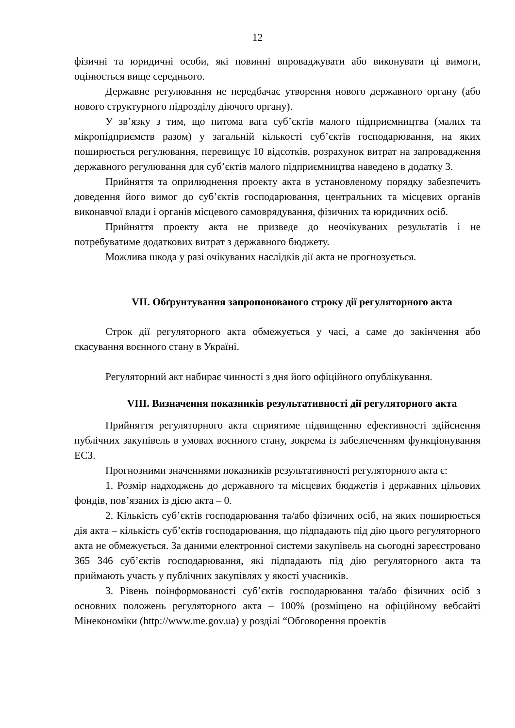12
фізичні та юридичні особи, які повинні впроваджувати або виконувати ці вимоги, оцінюється вище середнього.
Державне регулювання не передбачає утворення нового державного органу (або нового структурного підрозділу діючого органу).
У зв’язку з тим, що питома вага суб’єктів малого підприємництва (малих та мікропідприємств разом) у загальній кількості суб’єктів господарювання, на яких поширюється регулювання, перевищує 10 відсотків, розрахунок витрат на запровадження державного регулювання для суб’єктів малого підприємництва наведено в додатку 3.
Прийняття та оприлюднення проекту акта в установленому порядку забезпечить доведення його вимог до суб’єктів господарювання, центральних та місцевих органів виконавчої влади і органів місцевого самоврядування, фізичних та юридичних осіб.
Прийняття проекту акта не призведе до неочікуваних результатів і не потребуватиме додаткових витрат з державного бюджету.
Можлива шкода у разі очікуваних наслідків дії акта не прогнозується.
VII. Обґрунтування запропонованого строку дії регуляторного акта
Строк дії регуляторного акта обмежується у часі, а саме до закінчення або скасування воєнного стану в Україні.
Регуляторний акт набирає чинності з дня його офіційного опублікування.
VIII. Визначення показників результативності дії регуляторного акта
Прийняття регуляторного акта сприятиме підвищенню ефективності здійснення публічних закупівель в умовах воєнного стану, зокрема із забезпеченням функціонування ЕСЗ.
Прогнозними значеннями показників результативності регуляторного акта є:
1. Розмір надходжень до державного та місцевих бюджетів і державних цільових фондів, пов’язаних із дією акта – 0.
2. Кількість суб’єктів господарювання та/або фізичних осіб, на яких поширюється дія акта – кількість суб’єктів господарювання, що підпадають під дію цього регуляторного акта не обмежується. За даними електронної системи закупівель на сьогодні зареєстровано 365 346 суб’єктів господарювання, які підпадають під дію регуляторного акта та приймають участь у публічних закупівлях у якості учасників.
3. Рівень поінформованості суб’єктів господарювання та/або фізичних осіб з основних положень регуляторного акта – 100% (розміщено на офіційному вебсайті Мінекономіки (http://www.me.gov.ua) у розділі “Обговорення проектів